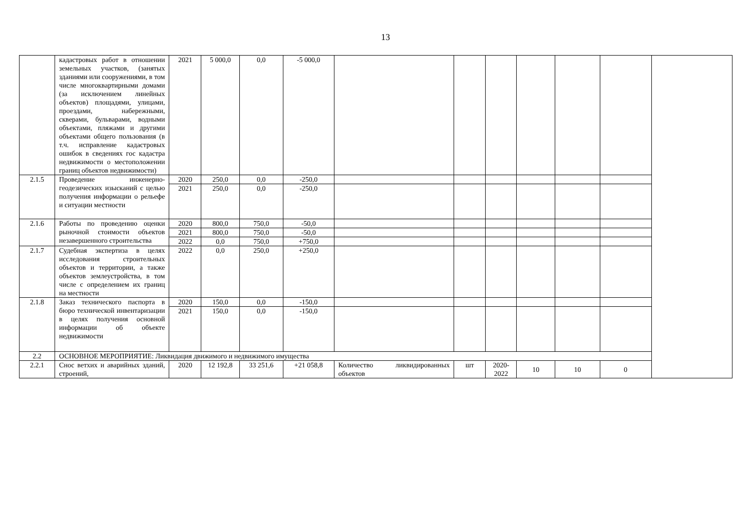13
| | кадастровых работ в отношении земельных участков, (занятых зданиями или сооружениями, в том числе многоквартирными домами (за исключением линейных объектов) площадями, улицами, проездами, набережными, скверами, бульварами, водными объектами, пляжами и другими объектами общего пользования (в т.ч. исправление кадастровых ошибок в сведениях гос кадастра недвижимости о местоположении границ объектов недвижимости) | 2021 | 5 000,0 | 0,0 | -5 000,0 | | | | | | | |
| 2.1.5 | Проведение инженерно-геодезических изысканий с целью получения информации о рельефе и ситуации местности | 2020 | 250,0 | 0,0 | -250,0 | | | | | | | |
| | | 2021 | 250,0 | 0,0 | -250,0 | | | | | | | |
| 2.1.6 | Работы по проведению оценки рыночной стоимости объектов незавершенного строительства | 2020 | 800,0 | 750,0 | -50,0 | | | | | | | |
| | | 2021 | 800,0 | 750,0 | -50,0 | | | | | | | |
| | | 2022 | 0,0 | 750,0 | +750,0 | | | | | | | |
| 2.1.7 | Судебная экспертиза в целях исследования строительных объектов и территории, а также объектов землеустройства, в том числе с определением их границ на местности | 2022 | 0,0 | 250,0 | +250,0 | | | | | | | |
| 2.1.8 | Заказ технического паспорта в бюро технической инвентаризации в целях получения основной информации об объекте недвижимости | 2020 | 150,0 | 0,0 | -150,0 | | | | | | | |
| | | 2021 | 150,0 | 0,0 | -150,0 | | | | | | | |
| 2.2 | ОСНОВНОЕ МЕРОПРИЯТИЕ: Ликвидация движимого и недвижимого имущества | | | | | | | | | | | |
| 2.2.1 | Снос ветхих и аварийных зданий, строений, | 2020 | 12 192,8 | 33 251,6 | +21 058,8 | Количество ликвидированных объектов | шт | 2020-2022 | 10 | 10 | 0 | |